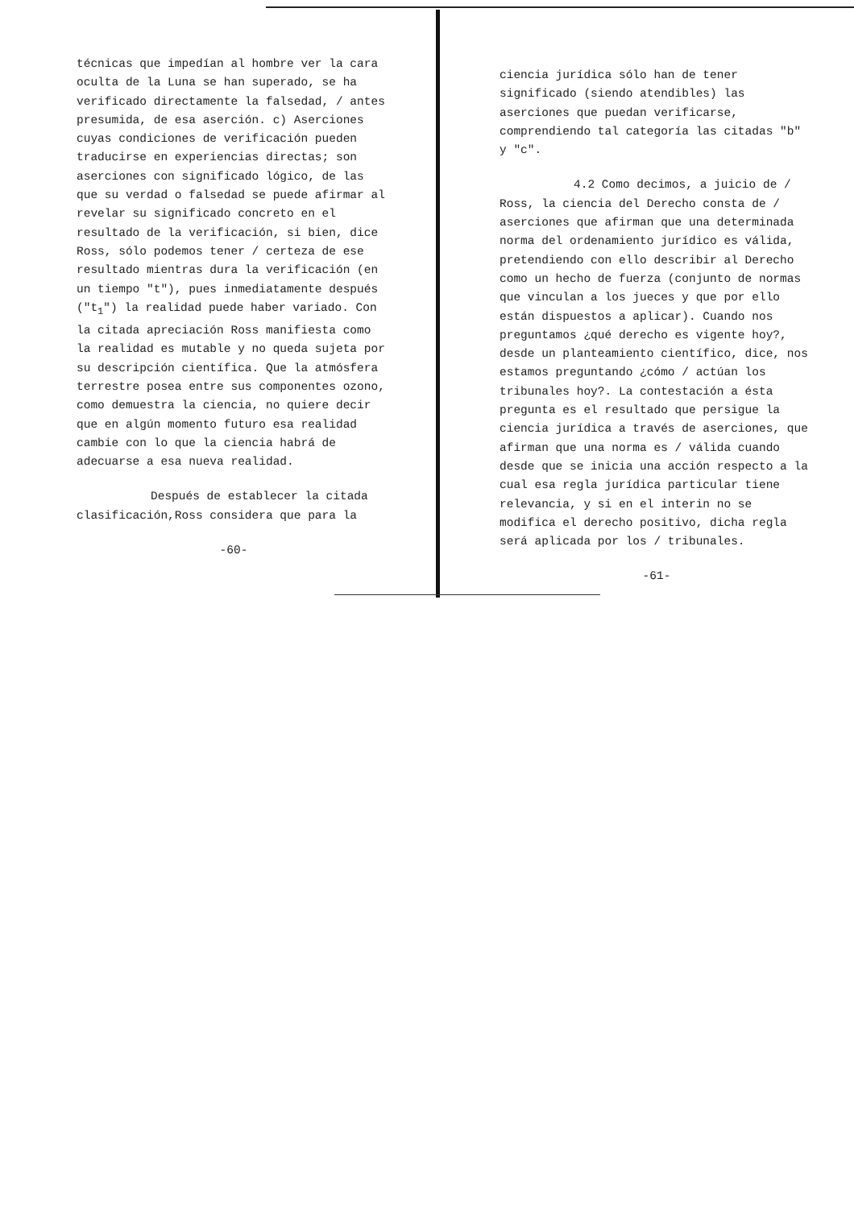técnicas que impedían al hombre ver la cara oculta de la Luna se han superado, se ha verificado directamente la falsedad, / antes presumida, de esa aserción. c) Aserciones cuyas condiciones de verificación pueden traducirse en experiencias directas; son aserciones con significado lógico, de las que su verdad o falsedad se puede afirmar al revelar su significado concreto en el resultado de la verificación, si bien, dice Ross, sólo podemos tener / certeza de ese resultado mientras dura la verificación (en un tiempo "t"), pues inmediatamente después ("t<sub>1</sub>") la realidad puede haber variado. Con la citada apreciación Ross manifiesta como la realidad es mutable y no queda sujeta por su descripción científica. Que la atmósfera terrestre posea entre sus componentes ozono, como demuestra la ciencia, no quiere decir que en algún momento futuro esa realidad cambie con lo que la ciencia habrá de adecuarse a esa nueva realidad.
Después de establecer la citada clasificación,Ross considera que para la
-60-
ciencia jurídica sólo han de tener significado (siendo atendibles) las aserciones que puedan verificarse, comprendiendo tal categoría las citadas "b" y "c".
4.2 Como decimos, a juicio de / Ross, la ciencia del Derecho consta de / aserciones que afirman que una determinada norma del ordenamiento jurídico es válida, pretendiendo con ello describir al Derecho como un hecho de fuerza (conjunto de normas que vinculan a los jueces y que por ello están dispuestos a aplicar). Cuando nos preguntamos ¿qué derecho es vigente hoy?, desde un planteamiento científico, dice, nos estamos preguntando ¿cómo / actúan los tribunales hoy?. La contestación a ésta pregunta es el resultado que persigue la ciencia jurídica a través de aserciones, que afirman que una norma es / válida cuando desde que se inicia una acción respecto a la cual esa regla jurídica particular tiene relevancia, y si en el interin no se modifica el derecho positivo, dicha regla será aplicada por los / tribunales.
-61-